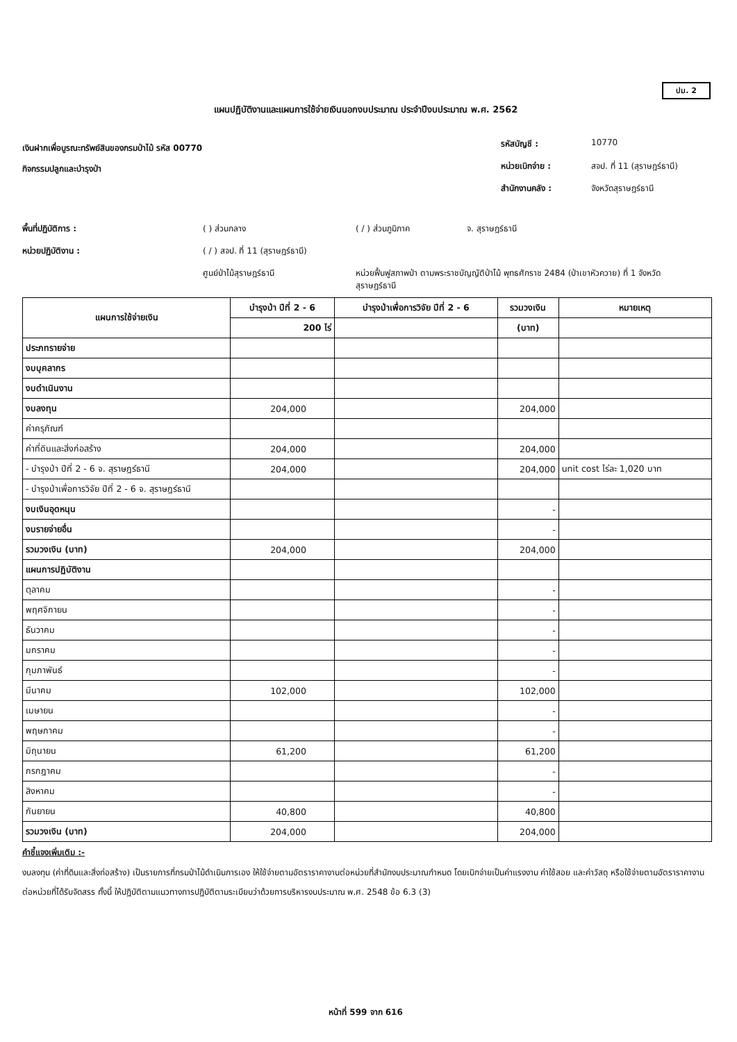ปม. 2
แผนปฏิบัติงานและแผนการใช้จ่ายเงินนอกงบประมาณ ประจำปีงบประมาณ พ.ศ. 2562
เงินฝากเพื่อบูรณะทรัพย์สินของกรมป่าไม้ รหัส 00770
กิจกรรมปลูกและบำรุงป่า
รหัสบัญชี : 10770 หน่วยเบิกจ่าย : สจป. ที่ 11 (สุราษฎร์ธานี) สำนักงานคลัง : จังหวัดสุราษฎร์ธานี
พื้นที่ปฏิบัติการ : ( ) ส่วนกลาง ( / ) ส่วนภูมิภาค จ. สุราษฎร์ธานี หน่วยปฏิบัติงาน : ( / ) สจป. ที่ 11 (สุราษฎร์ธานี) ศูนย์ป่าไม้สุราษฎร์ธานี หน่วยฟื้นฟูสภาพป่า ตามพระราชบัญญัติป่าไม้ พุทธศักราช 2484 (ป่าเขาหัวควาย) ที่ 1 จังหวัดสุราษฎร์ธานี
| แผนการใช้จ่ายเงิน | บำรุงป่า ปีที่ 2 - 6 | บำรุงป่าเพื่อการวิจัย ปีที่ 2 - 6 | รวมวงเงิน | หมายเหตุ |
| --- | --- | --- | --- | --- |
| | 200 ไร่ | | (บาท) | |
| ประภทรายจ่าย | | | | |
| งบบุคลากร | | | | |
| งบดำเนินงาน | | | | |
| งบลงทุน | 204,000 | | 204,000 | |
| ค่าครุภัณฑ์ | | | | |
| ค่าที่ดินและสิ่งก่อสร้าง | 204,000 | | 204,000 | |
| - บำรุงป่า ปีที่ 2 - 6 จ. สุราษฎร์ธานี | 204,000 | | 204,000 | unit cost ไร่ละ 1,020 บาท |
| - บำรุงป่าเพื่อการวิจัย ปีที่ 2 - 6 จ. สุราษฎร์ธานี | | | | |
| งบเงินอุดหนุน | | | - | |
| งบรายจ่ายอื่น | | | - | |
| รวมวงเงิน (บาท) | 204,000 | | 204,000 | |
| แผนการปฏิบัติงาน | | | | |
| ตุลาคม | | | - | |
| พฤศจิกายน | | | - | |
| ธันวาคม | | | - | |
| มกราคม | | | - | |
| กุมภาพันธ์ | | | - | |
| มีนาคม | 102,000 | | 102,000 | |
| เมษายน | | | - | |
| พฤษภาคม | | | - | |
| มิถุนายน | 61,200 | | 61,200 | |
| กรกฎาคม | | | - | |
| สิงหาคม | | | - | |
| กันยายน | 40,800 | | 40,800 | |
| รวมวงเงิน (บาท) | 204,000 | | 204,000 | |
คำชี้แจงเพิ่มเติม :-
งบลงทุน (ค่าที่ดินและสิ่งก่อสร้าง) เป็นรายการที่กรมป่าไม้ดำเนินการเอง ให้ใช้จ่ายตามอัตราราคางานต่อหน่วยที่สำนักงบประมาณกำหนด โดยเบิกจ่ายเป็นค่าแรงงาน ค่าใช้สอย และค่าวัสดุ หรือใช้จ่ายตามอัตราราคางานต่อหน่วยที่ได้รับจัดสรร ทั้งนี้ ให้ปฏิบัติตามแนวทางการปฏิบัติตามระเบียบว่าด้วยการบริหารงบประมาณ พ.ศ. 2548 ข้อ 6.3 (3)
หน้าที่ 599 จาก 616